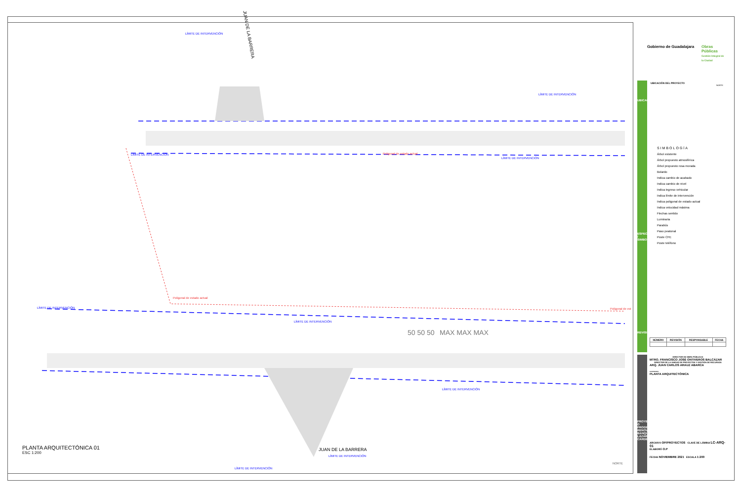JUAN DE LA BARRERA
LÍMITE DE INTERVENCIÓN
Poligonal de estado actual
LÍMITE DE INTERVENCIÓN
LÍMITE DE INTERVENCIÓN
LÍMITE DE INTERVENCIÓN
Poligonal de estado actual
Poligonal de est
LÍMITE DE INTERVENCIÓN
LÍMITE DE INTERVENCIÓN
LÍMITE DE INTERVENCIÓN
LÍMITE DE INTERVENCIÓN
LÍMITE DE INTERVENCIÓN
50 50 50 MAX MAX MAX
JUAN DE LA BARRERA
NORTE
PLANTA ARQUITECTÓNICA 01
ESC 1:200
Gobierno de Guadalajara
Obras Públicas
Gestión Integral de la Ciudad
UBICACIÓN
UBICACIÓN DEL PROYECTO
NORTE
ESPECIFICACIONES / SIMBOLOGÍA
REVISIÓN
SIMBOLOGÍA
Árbol existente
Árbol propuesto atmosférica
Árbol propuesto rosa morada
Bolardo
Indica cambio de acabado
Indica cambio de nivel
Indica ingreso vehicular
Indica límite de intervención
Indica poligonal de estado actual
Indica velocidad máxima
Flechas sentido
Luminaria
Parabús
Paso peatonal
Poste CFE
Poste teléfono
| NÚMERO | REVISIÓN | RESPONSABLE | FECHA |
| --- | --- | --- | --- |
DIRECTOR DE OBRA PÚBLICAS
MTRO. FRANCISCO JOSÉ ONTIVEROS BALCÁZAR
DIRECTOR DE LA UNIDAD DE PROYECTOS Y GESTIÓN DE RECURSOS
ARQ. JUAN CARLOS ARAUZ ABARCA
CONTENIDO
PLANTA ARQUITECTÓNICA
PROYECTO O PROGRAMA RENOVACIÓN BANQUETAS LÁZARO CÁRDENAS
ARCHIVO OP/PROYECTOS CLAVE DE LÁMINA LC-ARQ-01
ELABORÓ O.P
FECHA NOVIEMBRE 2021 ESCALA 1:200